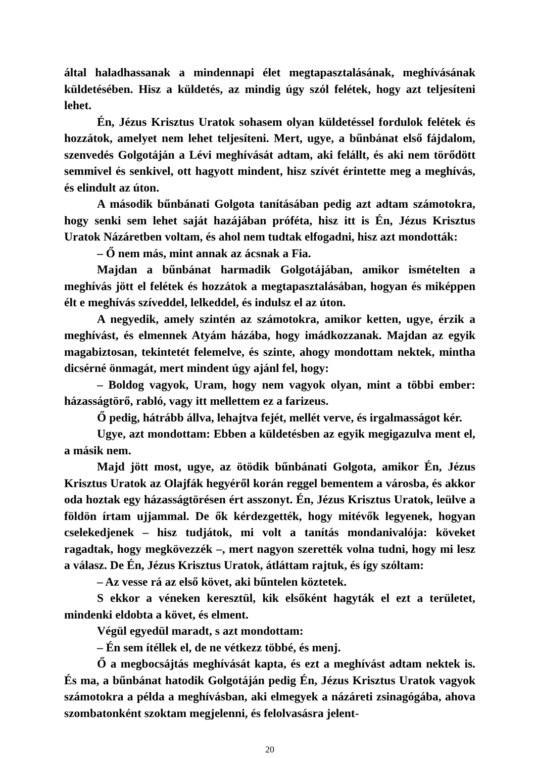által haladhassanak a mindennapi élet megtapasztalásának, meghívásának küldetésében. Hisz a küldetés, az mindig úgy szól felétek, hogy azt teljesíteni lehet.
Én, Jézus Krisztus Uratok sohasem olyan küldetéssel fordulok felétek és hozzátok, amelyet nem lehet teljesíteni. Mert, ugye, a bűnbánat első fájdalom, szenvedés Golgotáján a Lévi meghívását adtam, aki felállt, és aki nem törődött semmivel és senkivel, ott hagyott mindent, hisz szívét érintette meg a meghívás, és elindult az úton.
A második bűnbánati Golgota tanításában pedig azt adtam számotokra, hogy senki sem lehet saját hazájában próféta, hisz itt is Én, Jézus Krisztus Uratok Názáretben voltam, és ahol nem tudtak elfogadni, hisz azt mondották:
– Ő nem más, mint annak az ácsnak a Fia.
Majdan a bűnbánat harmadik Golgotájában, amikor ismételten a meghívás jött el felétek és hozzátok a megtapasztalásában, hogyan és miképpen élt e meghívás szíveddel, lelkeddel, és indulsz el az úton.
A negyedik, amely szintén az számotokra, amikor ketten, ugye, érzik a meghívást, és elmennek Atyám házába, hogy imádkozzanak. Majdan az egyik magabiztosan, tekintetét felemelve, és szinte, ahogy mondottam nektek, mintha dicsérné önmagát, mert mindent úgy ajánl fel, hogy:
– Boldog vagyok, Uram, hogy nem vagyok olyan, mint a többi ember: házasságtörő, rabló, vagy itt mellettem ez a farizeus.
Ő pedig, hátrább állva, lehajtva fejét, mellét verve, és irgalmasságot kér.
Ugye, azt mondottam: Ebben a küldetésben az egyik megigazulva ment el, a másik nem.
Majd jött most, ugye, az ötödik bűnbánati Golgota, amikor Én, Jézus Krisztus Uratok az Olajfák hegyéről korán reggel bementem a városba, és akkor oda hoztak egy házasságtörésen ért asszonyt. Én, Jézus Krisztus Uratok, leülve a földön írtam ujjammal. De ők kérdezgették, hogy mitévők legyenek, hogyan cselekedjenek – hisz tudjátok, mi volt a tanítás mondanivalója: köveket ragadtak, hogy megkövezzék –, mert nagyon szerették volna tudni, hogy mi lesz a válasz. De Én, Jézus Krisztus Uratok, átláttam rajtuk, és így szóltam:
– Az vesse rá az első követ, aki bűntelen köztetek.
S ekkor a véneken keresztül, kik elsőként hagyták el ezt a területet, mindenki eldobta a követ, és elment.
Végül egyedül maradt, s azt mondottam:
– Én sem ítéllek el, de ne vétkezz többé, és menj.
Ő a megbocsájtás meghívását kapta, és ezt a meghívást adtam nektek is. És ma, a bűnbánat hatodik Golgotáján pedig Én, Jézus Krisztus Uratok vagyok számotokra a példa a meghívásban, aki elmegyek a názáreti zsinagógába, ahova szombatonként szoktam megjelenni, és felolvasásra jelent-
20